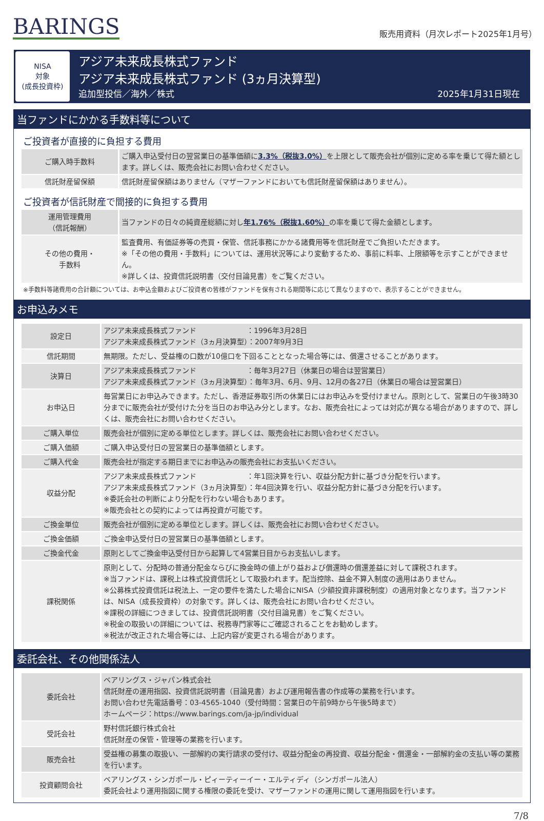BARINGS
販売用資料（月次レポート2025年1月号）
NISA
対象
(成長投資枠)
アジア未来成長株式ファンド
アジア未来成長株式ファンド (3ヵ月決算型)
追加型投信／海外／株式 2025年1月31日現在
当ファンドにかかる手数料等について
ご投資者が直接的に負担する費用
| ご購入時手数料 | ご購入申込受付日の翌営業日の基準価額に 3.3%（税抜3.0%） を上限として販売会社が個別に定める率を乗じて得た額とします。詳しくは、販売会社にお問い合わせください。 |
| 信託財産留保額 | 信託財産留保額はありません（マザーファンドにおいても信託財産留保額はありません）。 |
ご投資者が信託財産で間接的に負担する費用
| 運用管理費用 （信託報酬） | 当ファンドの日々の純資産総額に対し 年1.76%（税抜1.60%） の率を乗じて得た金額とします。 |
| その他の費用・ 手数料 | 監査費用、有価証券等の売買・保管、信託事務にかかる諸費用等を信託財産でご負担いただきます。 ※「その他の費用・手数料」については、運用状況等により変動するため、事前に料率、上限額等を示すことができません。 ※詳しくは、投資信託説明書（交付目論見書）をご覧ください。 |
※手数料等諸費用の合計額については、お申込金額およびご投資者の皆様がファンドを保有される期間等に応じて異なりますので、表示することができません。
お申込みメモ
| 設定日 | アジア未来成長株式ファンド ：1996年3月28日 アジア未来成長株式ファンド（3ヵ月決算型）：2007年9月3日 |
| 信託期間 | 無期限。ただし、受益権の口数が10億口を下回ることとなった場合等には、償還させることがあります。 |
| 決算日 | アジア未来成長株式ファンド ：毎年3月27日（休業日の場合は翌営業日） アジア未来成長株式ファンド（3ヵ月決算型）：毎年3月、6月、9月、12月の各27日（休業日の場合は翌営業日） |
| お申込日 | 毎営業日にお申込みできます。ただし、香港証券取引所の休業日にはお申込みを受付けません。原則として、営業日の午後3時30分までに販売会社が受付けた分を当日のお申込み分とします。なお、販売会社によっては対応が異なる場合がありますので、詳しくは、販売会社にお問い合わせください。 |
| ご購入単位 | 販売会社が個別に定める単位とします。詳しくは、販売会社にお問い合わせください。 |
| ご購入価額 | ご購入申込受付日の翌営業日の基準価額とします。 |
| ご購入代金 | 販売会社が指定する期日までにお申込みの販売会社にお支払いください。 |
| 収益分配 | アジア未来成長株式ファンド ：年1回決算を行い、収益分配方針に基づき分配を行います。 アジア未来成長株式ファンド（3ヵ月決算型）：年4回決算を行い、収益分配方針に基づき分配を行います。 ※委託会社の判断により分配を行わない場合もあります。 ※販売会社との契約によっては再投資が可能です。 |
| ご換金単位 | 販売会社が個別に定める単位とします。詳しくは、販売会社にお問い合わせください。 |
| ご換金価額 | ご換金申込受付日の翌営業日の基準価額とします。 |
| ご換金代金 | 原則としてご換金申込受付日から起算して4営業日目からお支払いします。 |
| 課税関係 | 原則として、分配時の普通分配金ならびに換金時の値上がり益および償還時の償還差益に対して課税されます。 ※当ファンドは、課税上は株式投資信託として取扱われます。配当控除、益金不算入制度の適用はありません。 ※公募株式投資信託は税法上、一定の要件を満たした場合にNISA（少額投資非課税制度）の適用対象となります。当ファンドは、NISA（成長投資枠）の対象です。詳しくは、販売会社にお問い合わせください。 ※課税の詳細につきましては、投資信託説明書（交付目論見書）をご覧ください。 ※税金の取扱いの詳細については、税務専門家等にご確認されることをお勧めします。 ※税法が改正された場合等には、上記内容が変更される場合があります。 |
委託会社、その他関係法人
| 委託会社 | ベアリングス・ジャパン株式会社 信託財産の運用指図、投資信託説明書（目論見書）および運用報告書の作成等の業務を行います。 お問い合わせ先電話番号：03-4565-1040（受付時間：営業日の午前9時から午後5時まで） ホームページ：https://www.barings.com/ja-jp/individual |
| 受託会社 | 野村信託銀行株式会社 信託財産の保管・管理等の業務を行います。 |
| 販売会社 | 受益権の募集の取扱い、一部解約の実行請求の受付け、収益分配金の再投資、収益分配金・償還金・一部解約金の支払い等の業務を行います。 |
| 投資顧問会社 | ベアリングス・シンガポール・ピィーティーイー・エルティディ（シンガポール法人） 委託会社より運用指図に関する権限の委託を受け、マザーファンドの運用に関して運用指図を行います。 |
7/8